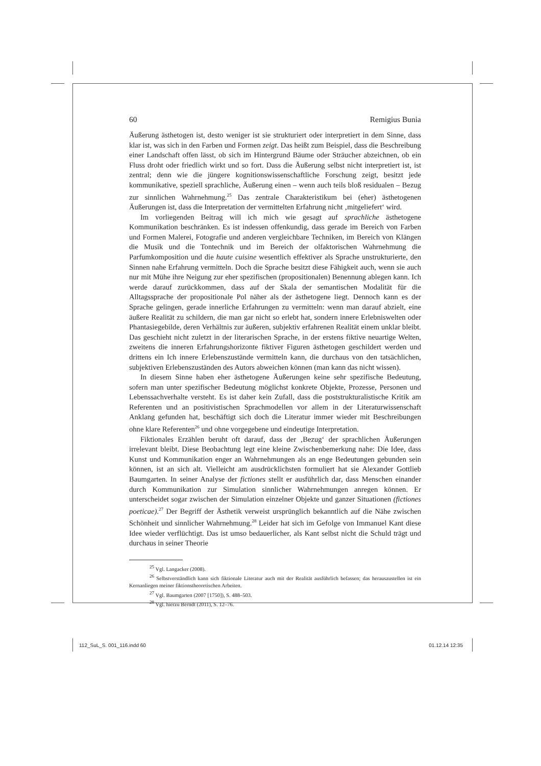60 Remigius Bunia
Äußerung ästhetogen ist, desto weniger ist sie strukturiert oder interpretiert in dem Sinne, dass klar ist, was sich in den Farben und Formen zeigt. Das heißt zum Beispiel, dass die Beschreibung einer Landschaft offen lässt, ob sich im Hintergrund Bäume oder Sträucher abzeichnen, ob ein Fluss droht oder friedlich wirkt und so fort. Dass die Äußerung selbst nicht interpretiert ist, ist zentral; denn wie die jüngere kognitionswissenschaftliche Forschung zeigt, besitzt jede kommunikative, speziell sprachliche, Äußerung einen – wenn auch teils bloß residualen – Bezug zur sinnlichen Wahrnehmung.<sup>25</sup> Das zentrale Charakteristikum bei (eher) ästhetogenen Äußerungen ist, dass die Interpretation der vermittelten Erfahrung nicht ‚mitgeliefert‘ wird.
Im vorliegenden Beitrag will ich mich wie gesagt auf sprachliche ästhetogene Kommunikation beschränken. Es ist indessen offenkundig, dass gerade im Bereich von Farben und Formen Malerei, Fotografie und anderen vergleichbare Techniken, im Bereich von Klängen die Musik und die Tontechnik und im Bereich der olfaktorischen Wahrnehmung die Parfumkomposition und die haute cuisine wesentlich effektiver als Sprache unstrukturierte, den Sinnen nahe Erfahrung vermitteln. Doch die Sprache besitzt diese Fähigkeit auch, wenn sie auch nur mit Mühe ihre Neigung zur eher spezifischen (propositionalen) Benennung ablegen kann. Ich werde darauf zurückkommen, dass auf der Skala der semantischen Modalität für die Alltagssprache der propositionale Pol näher als der ästhetogene liegt. Dennoch kann es der Sprache gelingen, gerade innerliche Erfahrungen zu vermitteln: wenn man darauf abzielt, eine äußere Realität zu schildern, die man gar nicht so erlebt hat, sondern innere Erlebniswelten oder Phantasiegebilde, deren Verhältnis zur äußeren, subjektiv erfahrenen Realität einem unklar bleibt. Das geschieht nicht zuletzt in der literarischen Sprache, in der erstens fiktive neuartige Welten, zweitens die inneren Erfahrungshorizonte fiktiver Figuren ästhetogen geschildert werden und drittens ein Ich innere Erlebenszustände vermitteln kann, die durchaus von den tatsächlichen, subjektiven Erlebenszuständen des Autors abweichen können (man kann das nicht wissen).
In diesem Sinne haben eher ästhetogene Äußerungen keine sehr spezifische Bedeutung, sofern man unter spezifischer Bedeutung möglichst konkrete Objekte, Prozesse, Personen und Lebenssachverhalte versteht. Es ist daher kein Zufall, dass die poststrukturalistische Kritik am Referenten und an positivistischen Sprachmodellen vor allem in der Literaturwissenschaft Anklang gefunden hat, beschäftigt sich doch die Literatur immer wieder mit Beschreibungen ohne klare Referenten<sup>26</sup> und ohne vorgegebene und eindeutige Interpretation.
Fiktionales Erzählen beruht oft darauf, dass der ‚Bezug‘ der sprachlichen Äußerungen irrelevant bleibt. Diese Beobachtung legt eine kleine Zwischenbemerkung nahe: Die Idee, dass Kunst und Kommunikation enger an Wahrnehmungen als an enge Bedeutungen gebunden sein können, ist an sich alt. Vielleicht am ausdrücklichsten formuliert hat sie Alexander Gottlieb Baumgarten. In seiner Analyse der fictiones stellt er ausführlich dar, dass Menschen einander durch Kommunikation zur Simulation sinnlicher Wahrnehmungen anregen können. Er unterscheidet sogar zwischen der Simulation einzelner Objekte und ganzer Situationen (fictiones poeticae).<sup>27</sup> Der Begriff der Ästhetik verweist ursprünglich bekanntlich auf die Nähe zwischen Schönheit und sinnlicher Wahrnehmung.<sup>28</sup> Leider hat sich im Gefolge von Immanuel Kant diese Idee wieder verflüchtigt. Das ist umso bedauerlicher, als Kant selbst nicht die Schuld trägt und durchaus in seiner Theorie
<sup>25</sup> Vgl. Langacker (2008).
<sup>26</sup> Selbstverständlich kann sich fiktionale Literatur auch mit der Realität ausführlich befassen; das herauszustellen ist ein Kernanliegen meiner fiktionstheoretischen Arbeiten.
<sup>27</sup> Vgl. Baumgarten (2007 [1750]), S. 488–503.
<sup>28</sup> Vgl. hierzu Berndt (2011), S. 12–76.
112_SuL_S. 001_116.indd 60 01.12.14 12:35